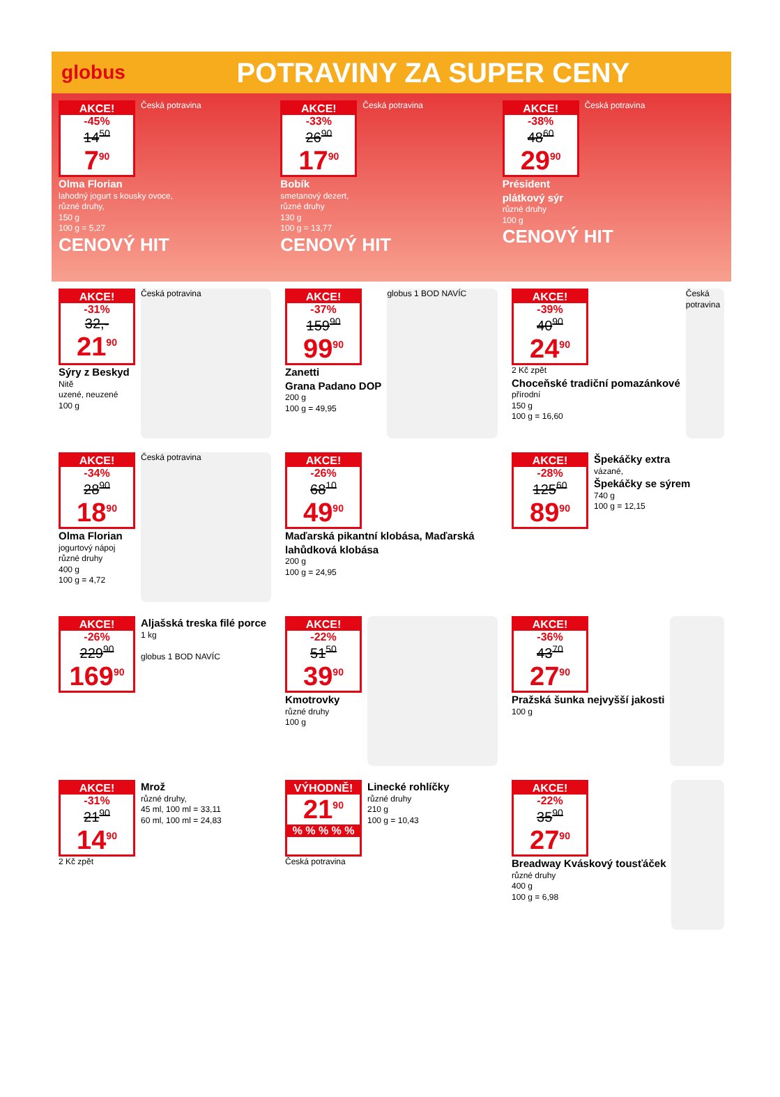globus
POTRAVINY ZA SUPER CENY
AKCE!
-45%
14<sup>50</sup>
7<sup>90</sup>
Česká potravina
Olma Florian
lahodný jogurt s kousky ovoce,
různé druhy,
150 g
100 g = 5,27
CENOVÝ HIT
AKCE!
-33%
26<sup>90</sup>
17<sup>90</sup>
Česká potravina
Bobík
smetanový dezert,
různé druhy
130 g
100 g = 13,77
CENOVÝ HIT
AKCE!
-38%
48<sup>60</sup>
29<sup>90</sup>
Česká potravina
Président
plátkový sýr
různé druhy
100 g
CENOVÝ HIT
AKCE!
-31%
32,-
21<sup>90</sup>
Sýry z Beskyd
Nitě
uzené, neuzené
100 g
Česká potravina
AKCE!
-37%
159<sup>90</sup>
99<sup>90</sup>
Zanetti
Grana Padano DOP
200 g
100 g = 49,95
globus 1 BOD NAVÍC
AKCE!
-39%
40<sup>90</sup>
24<sup>90</sup>
2 Kč zpět
Choceňské tradiční pomazánkové
přírodní
150 g
100 g = 16,60
Česká potravina
AKCE!
-34%
28<sup>90</sup>
18<sup>90</sup>
Olma Florian
jogurtový nápoj
různé druhy
400 g
100 g = 4,72
Česká potravina
AKCE!
-26%
68<sup>10</sup>
49<sup>90</sup>
Maďarská pikantní klobása, Maďarská lahůdková klobása
200 g
100 g = 24,95
AKCE!
-28%
125<sup>60</sup>
89<sup>90</sup>
Špekáčky extra
vázané,
Špekáčky se sýrem
740 g
100 g = 12,15
AKCE!
-26%
229<sup>90</sup>
169<sup>90</sup>
Aljašská treska filé porce
1 kg
globus 1 BOD NAVÍC
AKCE!
-22%
51<sup>50</sup>
39<sup>90</sup>
Kmotrovky
různé druhy
100 g
AKCE!
-36%
43<sup>70</sup>
27<sup>90</sup>
Pražská šunka nejvyšší jakosti
100 g
AKCE!
-31%
21<sup>90</sup>
14<sup>90</sup>
2 Kč zpět
Mrož
různé druhy,
45 ml, 100 ml = 33,11
60 ml, 100 ml = 24,83
VÝHODNĚ!
21<sup>90</sup>
% % % % %
Česká potravina
Linecké rohlíčky
různé druhy
210 g
100 g = 10,43
AKCE!
-22%
35<sup>90</sup>
27<sup>90</sup>
Breadway Kváskový tousťáček
různé druhy
400 g
100 g = 6,98